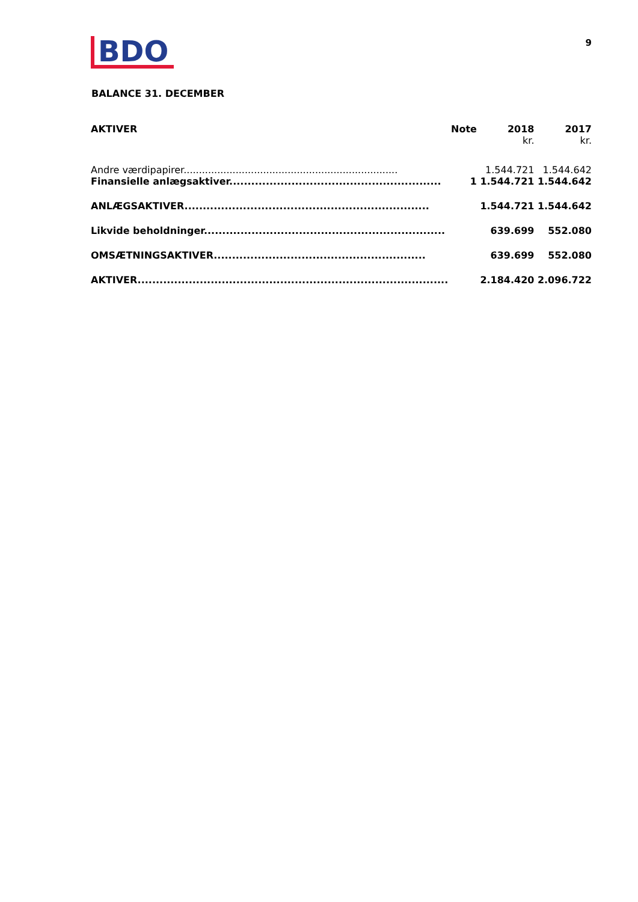BDO
9
BALANCE 31. DECEMBER
| AKTIVER | Note | 2018 kr. | 2017 kr. |
| --- | --- | --- | --- |
| Andre værdipapirer...................................................................... | | 1.544.721 | 1.544.642 |
| Finansielle anlægsaktiver.......................................................... | 1 | 1.544.721 | 1.544.642 |
| ANLÆGSAKTIVER................................................................... | | 1.544.721 | 1.544.642 |
| Likvide beholdninger.................................................................. | | 639.699 | 552.080 |
| OMSÆTNINGSAKTIVER.......................................................... | | 639.699 | 552.080 |
| AKTIVER..................................................................................... | | 2.184.420 | 2.096.722 |